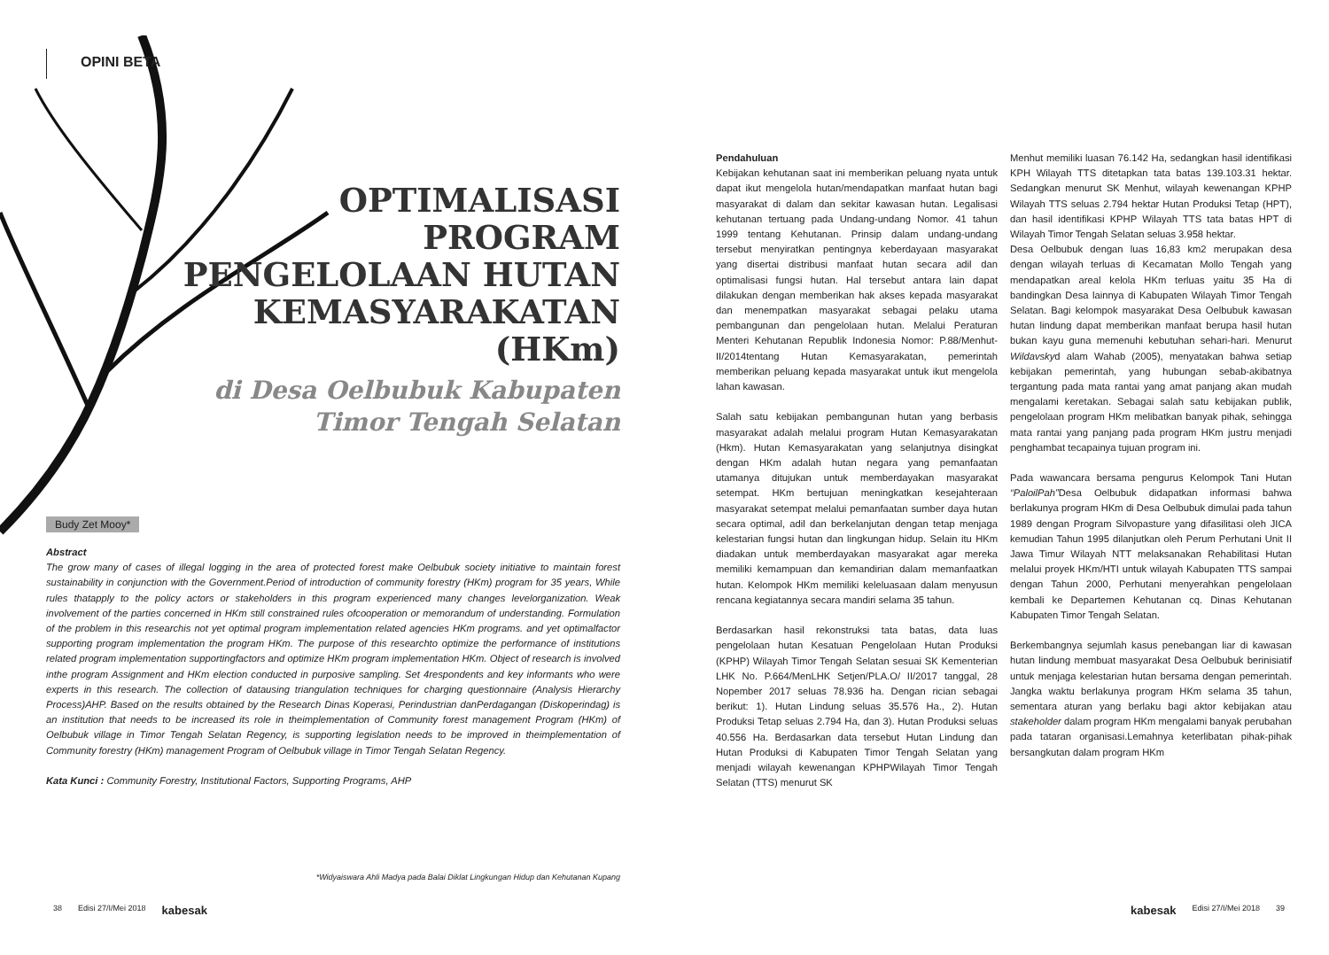OPINI BETA
OPTIMALISASI PROGRAM PENGELOLAAN HUTAN KEMASYARAKATAN (HKm)
di Desa Oelbubuk Kabupaten Timor Tengah Selatan
Budy Zet Mooy*
Abstract
The grow many of cases of illegal logging in the area of protected forest make Oelbubuk society initiative to maintain forest sustainability in conjunction with the Government.Period of introduction of community forestry (HKm) program for 35 years, While rules thatapply to the policy actors or stakeholders in this program experienced many changes levelorganization. Weak involvement of the parties concerned in HKm still constrained rules ofcooperation or memorandum of understanding. Formulation of the problem in this researchis not yet optimal program implementation related agencies HKm programs. and yet optimalfactor supporting program implementation the program HKm. The purpose of this researchto optimize the performance of institutions related program implementation supportingfactors and optimize HKm program implementation HKm. Object of research is involved inthe program Assignment and HKm election conducted in purposive sampling. Set 4respondents and key informants who were experts in this research. The collection of datausing triangulation techniques for charging questionnaire (Analysis Hierarchy Process)AHP. Based on the results obtained by the Research Dinas Koperasi, Perindustrian danPerdagangan (Diskoperindag) is an institution that needs to be increased its role in theimplementation of Community forest management Program (HKm) of Oelbubuk village in Timor Tengah Selatan Regency, is supporting legislation needs to be improved in theimplementation of Community forestry (HKm) management Program of Oelbubuk village in Timor Tengah Selatan Regency.
Kata Kunci : Community Forestry, Institutional Factors, Supporting Programs, AHP
*Widyaiswara Ahli Madya pada Balai Diklat Lingkungan Hidup dan Kehutanan Kupang
38 Edisi 27/I/Mei 2018 kabesak
Pendahuluan
Kebijakan kehutanan saat ini memberikan peluang nyata untuk dapat ikut mengelola hutan/mendapatkan manfaat hutan bagi masyarakat di dalam dan sekitar kawasan hutan. Legalisasi kehutanan tertuang pada Undang-undang Nomor. 41 tahun 1999 tentang Kehutanan. Prinsip dalam undang-undang tersebut menyiratkan pentingnya keberdayaan masyarakat yang disertai distribusi manfaat hutan secara adil dan optimalisasi fungsi hutan. Hal tersebut antara lain dapat dilakukan dengan memberikan hak akses kepada masyarakat dan menempatkan masyarakat sebagai pelaku utama pembangunan dan pengelolaan hutan. Melalui Peraturan Menteri Kehutanan Republik Indonesia Nomor: P.88/Menhut-II/2014tentang Hutan Kemasyarakatan, pemerintah memberikan peluang kepada masyarakat untuk ikut mengelola lahan kawasan.
Salah satu kebijakan pembangunan hutan yang berbasis masyarakat adalah melalui program Hutan Kemasyarakatan (Hkm). Hutan Kemasyarakatan yang selanjutnya disingkat dengan HKm adalah hutan negara yang pemanfaatan utamanya ditujukan untuk memberdayakan masyarakat setempat. HKm bertujuan meningkatkan kesejahteraan masyarakat setempat melalui pemanfaatan sumber daya hutan secara optimal, adil dan berkelanjutan dengan tetap menjaga kelestarian fungsi hutan dan lingkungan hidup. Selain itu HKm diadakan untuk memberdayakan masyarakat agar mereka memiliki kemampuan dan kemandirian dalam memanfaatkan hutan. Kelompok HKm memiliki keleluasaan dalam menyusun rencana kegiatannya secara mandiri selama 35 tahun.
Berdasarkan hasil rekonstruksi tata batas, data luas pengelolaan hutan Kesatuan Pengelolaan Hutan Produksi (KPHP) Wilayah Timor Tengah Selatan sesuai SK Kementerian LHK No. P.664/MenLHK Setjen/PLA.O/ II/2017 tanggal, 28 Nopember 2017 seluas 78.936 ha. Dengan rician sebagai berikut: 1). Hutan Lindung seluas 35.576 Ha., 2). Hutan Produksi Tetap seluas 2.794 Ha, dan 3). Hutan Produksi seluas 40.556 Ha. Berdasarkan data tersebut Hutan Lindung dan Hutan Produksi di Kabupaten Timor Tengah Selatan yang menjadi wilayah kewenangan KPHPWilayah Timor Tengah Selatan (TTS) menurut SK
Menhut memiliki luasan 76.142 Ha, sedangkan hasil identifikasi KPH Wilayah TTS ditetapkan tata batas 139.103.31 hektar. Sedangkan menurut SK Menhut, wilayah kewenangan KPHP Wilayah TTS seluas 2.794 hektar Hutan Produksi Tetap (HPT), dan hasil identifikasi KPHP Wilayah TTS tata batas HPT di Wilayah Timor Tengah Selatan seluas 3.958 hektar.
Desa Oelbubuk dengan luas 16,83 km2 merupakan desa dengan wilayah terluas di Kecamatan Mollo Tengah yang mendapatkan areal kelola HKm terluas yaitu 35 Ha di bandingkan Desa lainnya di Kabupaten Wilayah Timor Tengah Selatan. Bagi kelompok masyarakat Desa Oelbubuk kawasan hutan lindung dapat memberikan manfaat berupa hasil hutan bukan kayu guna memenuhi kebutuhan sehari-hari. Menurut Wildavskyd alam Wahab (2005), menyatakan bahwa setiap kebijakan pemerintah, yang hubungan sebab-akibatnya tergantung pada mata rantai yang amat panjang akan mudah mengalami keretakan. Sebagai salah satu kebijakan publik, pengelolaan program HKm melibatkan banyak pihak, sehingga mata rantai yang panjang pada program HKm justru menjadi penghambat tecapainya tujuan program ini.
Pada wawancara bersama pengurus Kelompok Tani Hutan “PaloilPah”Desa Oelbubuk didapatkan informasi bahwa berlakunya program HKm di Desa Oelbubuk dimulai pada tahun 1989 dengan Program Silvopasture yang difasilitasi oleh JICA kemudian Tahun 1995 dilanjutkan oleh Perum Perhutani Unit II Jawa Timur Wilayah NTT melaksanakan Rehabilitasi Hutan melalui proyek HKm/HTI untuk wilayah Kabupaten TTS sampai dengan Tahun 2000, Perhutani menyerahkan pengelolaan kembali ke Departemen Kehutanan cq. Dinas Kehutanan Kabupaten Timor Tengah Selatan.
Berkembangnya sejumlah kasus penebangan liar di kawasan hutan lindung membuat masyarakat Desa Oelbubuk berinisiatif untuk menjaga kelestarian hutan bersama dengan pemerintah. Jangka waktu berlakunya program HKm selama 35 tahun, sementara aturan yang berlaku bagi aktor kebijakan atau stakeholder dalam program HKm mengalami banyak perubahan pada tataran organisasi.Lemahnya keterlibatan pihak-pihak bersangkutan dalam program HKm
kabesak Edisi 27/I/Mei 2018 39